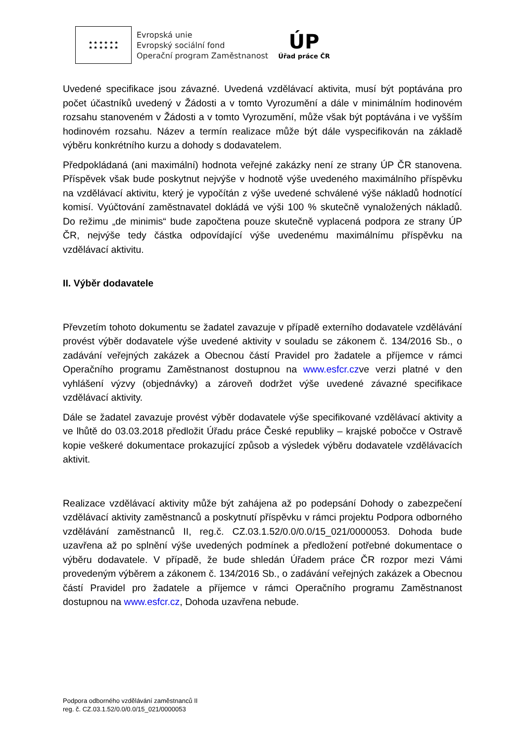★ ★ ★ ★ ★ ★
★ ★ ★ ★ ★ ★
Evropská unie
Evropský sociální fond
Operační program Zaměstnanost
ÚP
Úřad práce ČR
Uvedené specifikace jsou závazné. Uvedená vzdělávací aktivita, musí být poptávána pro počet účastníků uvedený v Žádosti a v tomto Vyrozumění a dále v minimálním hodinovém rozsahu stanoveném v Žádosti a v tomto Vyrozumění, může však být poptávána i ve vyšším hodinovém rozsahu. Název a termín realizace může být dále vyspecifikován na základě výběru konkrétního kurzu a dohody s dodavatelem.
Předpokládaná (ani maximální) hodnota veřejné zakázky není ze strany ÚP ČR stanovena. Příspěvek však bude poskytnut nejvýše v hodnotě výše uvedeného maximálního příspěvku na vzdělávací aktivitu, který je vypočítán z výše uvedené schválené výše nákladů hodnotící komisí. Vyúčtování zaměstnavatel dokládá ve výši 100 % skutečně vynaložených nákladů. Do režimu „de minimis“ bude započtena pouze skutečně vyplacená podpora ze strany ÚP ČR, nejvýše tedy částka odpovídající výše uvedenému maximálnímu příspěvku na vzdělávací aktivitu.
II. Výběr dodavatele
Převzetím tohoto dokumentu se žadatel zavazuje v případě externího dodavatele vzdělávání provést výběr dodavatele výše uvedené aktivity v souladu se zákonem č. 134/2016 Sb., o zadávání veřejných zakázek a Obecnou částí Pravidel pro žadatele a příjemce v rámci Operačního programu Zaměstnanost dostupnou na www.esfcr.czve verzi platné v den vyhlášení výzvy (objednávky) a zároveň dodržet výše uvedené závazné specifikace vzdělávací aktivity.
Dále se žadatel zavazuje provést výběr dodavatele výše specifikované vzdělávací aktivity a ve lhůtě do 03.03.2018 předložit Úřadu práce České republiky – krajské pobočce v Ostravě kopie veškeré dokumentace prokazující způsob a výsledek výběru dodavatele vzdělávacích aktivit.
Realizace vzdělávací aktivity může být zahájena až po podepsání Dohody o zabezpečení vzdělávací aktivity zaměstnanců a poskytnutí příspěvku v rámci projektu Podpora odborného vzdělávání zaměstnanců II, reg.č. CZ.03.1.52/0.0/0.0/15_021/0000053. Dohoda bude uzavřena až po splnění výše uvedených podmínek a předložení potřebné dokumentace o výběru dodavatele. V případě, že bude shledán Úřadem práce ČR rozpor mezi Vámi provedeným výběrem a zákonem č. 134/2016 Sb., o zadávání veřejných zakázek a Obecnou částí Pravidel pro žadatele a příjemce v rámci Operačního programu Zaměstnanost dostupnou na www.esfcr.cz, Dohoda uzavřena nebude.
Podpora odborného vzdělávání zaměstnanců II
reg. č. CZ.03.1.52/0.0/0.0/15_021/0000053